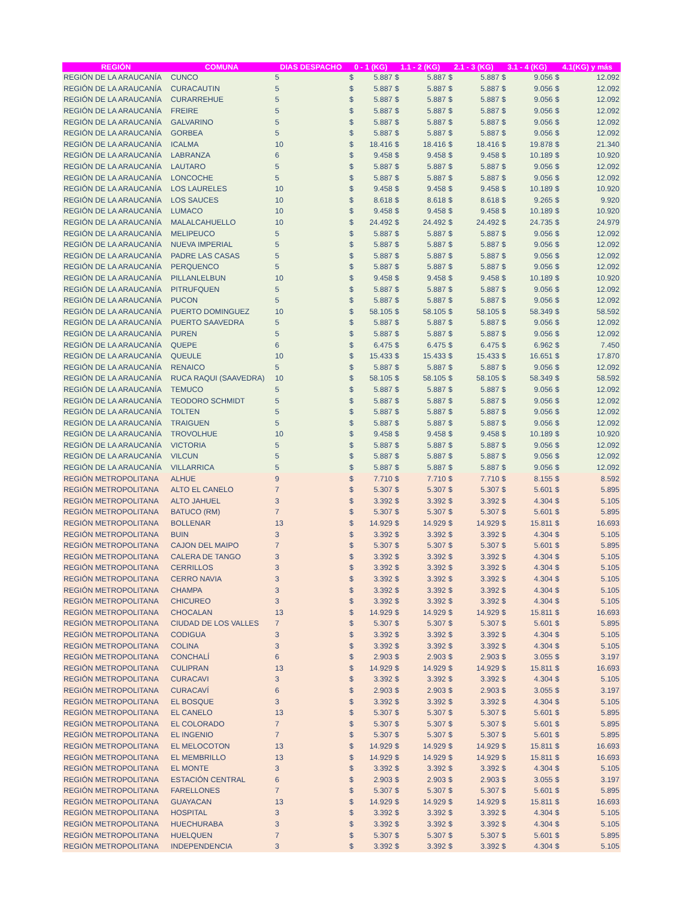| REGIÓN | COMUNA | DIAS DESPACHO | 0 - 1 (KG) | | 1.1 - 2 (KG) | | 2.1 - 3 (KG) | | 3.1 - 4 (KG) | | 4.1(KG) y más | |
| --- | --- | --- | --- | --- | --- | --- | --- | --- | --- | --- | --- | --- |
| REGIÓN DE LA ARAUCANÍA | CUNCO | 5 | $ | 5.887 | $ | 5.887 | $ | 5.887 | $ | 9.056 | $ | 12.092 |
| REGIÓN DE LA ARAUCANÍA | CURACAUTIN | 5 | $ | 5.887 | $ | 5.887 | $ | 5.887 | $ | 9.056 | $ | 12.092 |
| REGIÓN DE LA ARAUCANÍA | CURARREHUE | 5 | $ | 5.887 | $ | 5.887 | $ | 5.887 | $ | 9.056 | $ | 12.092 |
| REGIÓN DE LA ARAUCANÍA | FREIRE | 5 | $ | 5.887 | $ | 5.887 | $ | 5.887 | $ | 9.056 | $ | 12.092 |
| REGIÓN DE LA ARAUCANÍA | GALVARINO | 5 | $ | 5.887 | $ | 5.887 | $ | 5.887 | $ | 9.056 | $ | 12.092 |
| REGIÓN DE LA ARAUCANÍA | GORBEA | 5 | $ | 5.887 | $ | 5.887 | $ | 5.887 | $ | 9.056 | $ | 12.092 |
| REGIÓN DE LA ARAUCANÍA | ICALMA | 10 | $ | 18.416 | $ | 18.416 | $ | 18.416 | $ | 19.878 | $ | 21.340 |
| REGIÓN DE LA ARAUCANÍA | LABRANZA | 6 | $ | 9.458 | $ | 9.458 | $ | 9.458 | $ | 10.189 | $ | 10.920 |
| REGIÓN DE LA ARAUCANÍA | LAUTARO | 5 | $ | 5.887 | $ | 5.887 | $ | 5.887 | $ | 9.056 | $ | 12.092 |
| REGIÓN DE LA ARAUCANÍA | LONCOCHE | 5 | $ | 5.887 | $ | 5.887 | $ | 5.887 | $ | 9.056 | $ | 12.092 |
| REGIÓN DE LA ARAUCANÍA | LOS LAURELES | 10 | $ | 9.458 | $ | 9.458 | $ | 9.458 | $ | 10.189 | $ | 10.920 |
| REGIÓN DE LA ARAUCANÍA | LOS SAUCES | 10 | $ | 8.618 | $ | 8.618 | $ | 8.618 | $ | 9.265 | $ | 9.920 |
| REGIÓN DE LA ARAUCANÍA | LUMACO | 10 | $ | 9.458 | $ | 9.458 | $ | 9.458 | $ | 10.189 | $ | 10.920 |
| REGIÓN DE LA ARAUCANÍA | MALALCAHUELLO | 10 | $ | 24.492 | $ | 24.492 | $ | 24.492 | $ | 24.735 | $ | 24.979 |
| REGIÓN DE LA ARAUCANÍA | MELIPEUCO | 5 | $ | 5.887 | $ | 5.887 | $ | 5.887 | $ | 9.056 | $ | 12.092 |
| REGIÓN DE LA ARAUCANÍA | NUEVA IMPERIAL | 5 | $ | 5.887 | $ | 5.887 | $ | 5.887 | $ | 9.056 | $ | 12.092 |
| REGIÓN DE LA ARAUCANÍA | PADRE LAS CASAS | 5 | $ | 5.887 | $ | 5.887 | $ | 5.887 | $ | 9.056 | $ | 12.092 |
| REGIÓN DE LA ARAUCANÍA | PERQUENCO | 5 | $ | 5.887 | $ | 5.887 | $ | 5.887 | $ | 9.056 | $ | 12.092 |
| REGIÓN DE LA ARAUCANÍA | PILLANLELBUN | 10 | $ | 9.458 | $ | 9.458 | $ | 9.458 | $ | 10.189 | $ | 10.920 |
| REGIÓN DE LA ARAUCANÍA | PITRUFQUEN | 5 | $ | 5.887 | $ | 5.887 | $ | 5.887 | $ | 9.056 | $ | 12.092 |
| REGIÓN DE LA ARAUCANÍA | PUCON | 5 | $ | 5.887 | $ | 5.887 | $ | 5.887 | $ | 9.056 | $ | 12.092 |
| REGIÓN DE LA ARAUCANÍA | PUERTO DOMINGUEZ | 10 | $ | 58.105 | $ | 58.105 | $ | 58.105 | $ | 58.349 | $ | 58.592 |
| REGIÓN DE LA ARAUCANÍA | PUERTO SAAVEDRA | 5 | $ | 5.887 | $ | 5.887 | $ | 5.887 | $ | 9.056 | $ | 12.092 |
| REGIÓN DE LA ARAUCANÍA | PUREN | 5 | $ | 5.887 | $ | 5.887 | $ | 5.887 | $ | 9.056 | $ | 12.092 |
| REGIÓN DE LA ARAUCANÍA | QUEPE | 6 | $ | 6.475 | $ | 6.475 | $ | 6.475 | $ | 6.962 | $ | 7.450 |
| REGIÓN DE LA ARAUCANÍA | QUEULE | 10 | $ | 15.433 | $ | 15.433 | $ | 15.433 | $ | 16.651 | $ | 17.870 |
| REGIÓN DE LA ARAUCANÍA | RENAICO | 5 | $ | 5.887 | $ | 5.887 | $ | 5.887 | $ | 9.056 | $ | 12.092 |
| REGIÓN DE LA ARAUCANÍA | RUCA RAQUI (SAAVEDRA) | 10 | $ | 58.105 | $ | 58.105 | $ | 58.105 | $ | 58.349 | $ | 58.592 |
| REGIÓN DE LA ARAUCANÍA | TEMUCO | 5 | $ | 5.887 | $ | 5.887 | $ | 5.887 | $ | 9.056 | $ | 12.092 |
| REGIÓN DE LA ARAUCANÍA | TEODORO SCHMIDT | 5 | $ | 5.887 | $ | 5.887 | $ | 5.887 | $ | 9.056 | $ | 12.092 |
| REGIÓN DE LA ARAUCANÍA | TOLTEN | 5 | $ | 5.887 | $ | 5.887 | $ | 5.887 | $ | 9.056 | $ | 12.092 |
| REGIÓN DE LA ARAUCANÍA | TRAIGUEN | 5 | $ | 5.887 | $ | 5.887 | $ | 5.887 | $ | 9.056 | $ | 12.092 |
| REGIÓN DE LA ARAUCANÍA | TROVOLHUE | 10 | $ | 9.458 | $ | 9.458 | $ | 9.458 | $ | 10.189 | $ | 10.920 |
| REGIÓN DE LA ARAUCANÍA | VICTORIA | 5 | $ | 5.887 | $ | 5.887 | $ | 5.887 | $ | 9.056 | $ | 12.092 |
| REGIÓN DE LA ARAUCANÍA | VILCUN | 5 | $ | 5.887 | $ | 5.887 | $ | 5.887 | $ | 9.056 | $ | 12.092 |
| REGIÓN DE LA ARAUCANÍA | VILLARRICA | 5 | $ | 5.887 | $ | 5.887 | $ | 5.887 | $ | 9.056 | $ | 12.092 |
| REGIÓN METROPOLITANA | ALHUE | 9 | $ | 7.710 | $ | 7.710 | $ | 7.710 | $ | 8.155 | $ | 8.592 |
| REGIÓN METROPOLITANA | ALTO EL CANELO | 7 | $ | 5.307 | $ | 5.307 | $ | 5.307 | $ | 5.601 | $ | 5.895 |
| REGIÓN METROPOLITANA | ALTO JAHUEL | 3 | $ | 3.392 | $ | 3.392 | $ | 3.392 | $ | 4.304 | $ | 5.105 |
| REGIÓN METROPOLITANA | BATUCO (RM) | 7 | $ | 5.307 | $ | 5.307 | $ | 5.307 | $ | 5.601 | $ | 5.895 |
| REGIÓN METROPOLITANA | BOLLENAR | 13 | $ | 14.929 | $ | 14.929 | $ | 14.929 | $ | 15.811 | $ | 16.693 |
| REGIÓN METROPOLITANA | BUIN | 3 | $ | 3.392 | $ | 3.392 | $ | 3.392 | $ | 4.304 | $ | 5.105 |
| REGIÓN METROPOLITANA | CAJON DEL MAIPO | 7 | $ | 5.307 | $ | 5.307 | $ | 5.307 | $ | 5.601 | $ | 5.895 |
| REGIÓN METROPOLITANA | CALERA DE TANGO | 3 | $ | 3.392 | $ | 3.392 | $ | 3.392 | $ | 4.304 | $ | 5.105 |
| REGIÓN METROPOLITANA | CERRILLOS | 3 | $ | 3.392 | $ | 3.392 | $ | 3.392 | $ | 4.304 | $ | 5.105 |
| REGIÓN METROPOLITANA | CERRO NAVIA | 3 | $ | 3.392 | $ | 3.392 | $ | 3.392 | $ | 4.304 | $ | 5.105 |
| REGIÓN METROPOLITANA | CHAMPA | 3 | $ | 3.392 | $ | 3.392 | $ | 3.392 | $ | 4.304 | $ | 5.105 |
| REGIÓN METROPOLITANA | CHICUREO | 3 | $ | 3.392 | $ | 3.392 | $ | 3.392 | $ | 4.304 | $ | 5.105 |
| REGIÓN METROPOLITANA | CHOCALAN | 13 | $ | 14.929 | $ | 14.929 | $ | 14.929 | $ | 15.811 | $ | 16.693 |
| REGIÓN METROPOLITANA | CIUDAD DE LOS VALLES | 7 | $ | 5.307 | $ | 5.307 | $ | 5.307 | $ | 5.601 | $ | 5.895 |
| REGIÓN METROPOLITANA | CODIGUA | 3 | $ | 3.392 | $ | 3.392 | $ | 3.392 | $ | 4.304 | $ | 5.105 |
| REGIÓN METROPOLITANA | COLINA | 3 | $ | 3.392 | $ | 3.392 | $ | 3.392 | $ | 4.304 | $ | 5.105 |
| REGIÓN METROPOLITANA | CONCHALÍ | 6 | $ | 2.903 | $ | 2.903 | $ | 2.903 | $ | 3.055 | $ | 3.197 |
| REGIÓN METROPOLITANA | CULIPRAN | 13 | $ | 14.929 | $ | 14.929 | $ | 14.929 | $ | 15.811 | $ | 16.693 |
| REGIÓN METROPOLITANA | CURACAVI | 3 | $ | 3.392 | $ | 3.392 | $ | 3.392 | $ | 4.304 | $ | 5.105 |
| REGIÓN METROPOLITANA | CURACAVÍ | 6 | $ | 2.903 | $ | 2.903 | $ | 2.903 | $ | 3.055 | $ | 3.197 |
| REGIÓN METROPOLITANA | EL BOSQUE | 3 | $ | 3.392 | $ | 3.392 | $ | 3.392 | $ | 4.304 | $ | 5.105 |
| REGIÓN METROPOLITANA | EL CANELO | 13 | $ | 5.307 | $ | 5.307 | $ | 5.307 | $ | 5.601 | $ | 5.895 |
| REGIÓN METROPOLITANA | EL COLORADO | 7 | $ | 5.307 | $ | 5.307 | $ | 5.307 | $ | 5.601 | $ | 5.895 |
| REGIÓN METROPOLITANA | EL INGENIO | 7 | $ | 5.307 | $ | 5.307 | $ | 5.307 | $ | 5.601 | $ | 5.895 |
| REGIÓN METROPOLITANA | EL MELOCOTON | 13 | $ | 14.929 | $ | 14.929 | $ | 14.929 | $ | 15.811 | $ | 16.693 |
| REGIÓN METROPOLITANA | EL MEMBRILLO | 13 | $ | 14.929 | $ | 14.929 | $ | 14.929 | $ | 15.811 | $ | 16.693 |
| REGIÓN METROPOLITANA | EL MONTE | 3 | $ | 3.392 | $ | 3.392 | $ | 3.392 | $ | 4.304 | $ | 5.105 |
| REGIÓN METROPOLITANA | ESTACIÓN CENTRAL | 6 | $ | 2.903 | $ | 2.903 | $ | 2.903 | $ | 3.055 | $ | 3.197 |
| REGIÓN METROPOLITANA | FARELLONES | 7 | $ | 5.307 | $ | 5.307 | $ | 5.307 | $ | 5.601 | $ | 5.895 |
| REGIÓN METROPOLITANA | GUAYACAN | 13 | $ | 14.929 | $ | 14.929 | $ | 14.929 | $ | 15.811 | $ | 16.693 |
| REGIÓN METROPOLITANA | HOSPITAL | 3 | $ | 3.392 | $ | 3.392 | $ | 3.392 | $ | 4.304 | $ | 5.105 |
| REGIÓN METROPOLITANA | HUECHURABA | 3 | $ | 3.392 | $ | 3.392 | $ | 3.392 | $ | 4.304 | $ | 5.105 |
| REGIÓN METROPOLITANA | HUELQUEN | 7 | $ | 5.307 | $ | 5.307 | $ | 5.307 | $ | 5.601 | $ | 5.895 |
| REGIÓN METROPOLITANA | INDEPENDENCIA | 3 | $ | 3.392 | $ | 3.392 | $ | 3.392 | $ | 4.304 | $ | 5.105 |